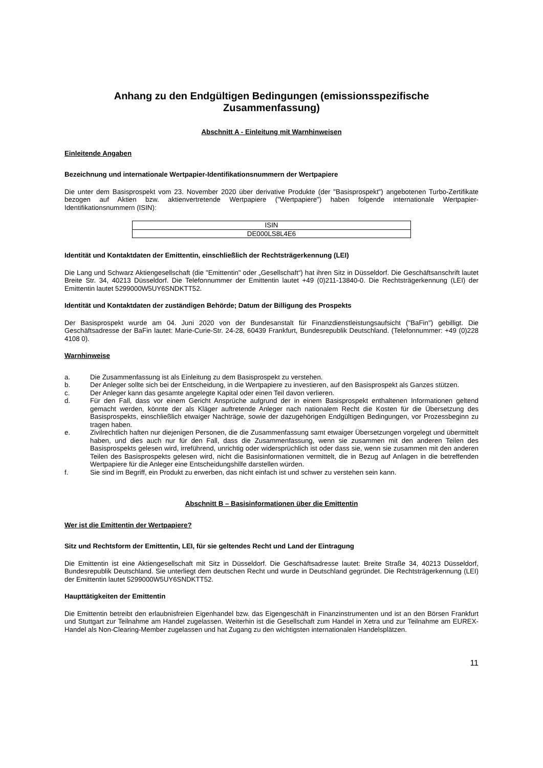Anhang zu den Endgültigen Bedingungen (emissionsspezifische Zusammenfassung)
Abschnitt A - Einleitung mit Warnhinweisen
Einleitende Angaben
Bezeichnung und internationale Wertpapier-Identifikationsnummern der Wertpapiere
Die unter dem Basisprospekt vom 23. November 2020 über derivative Produkte (der "Basisprospekt") angebotenen Turbo-Zertifikate bezogen auf Aktien bzw. aktienvertretende Wertpapiere ("Wertpapiere") haben folgende internationale Wertpapier-Identifikationsnummern (ISIN):
| ISIN |
| DE000LS8L4E6 |
Identität und Kontaktdaten der Emittentin, einschließlich der Rechtsträgerkennung (LEI)
Die Lang und Schwarz Aktiengesellschaft (die "Emittentin" oder „Gesellschaft“) hat ihren Sitz in Düsseldorf. Die Geschäftsanschrift lautet Breite Str. 34, 40213 Düsseldorf. Die Telefonnummer der Emittentin lautet +49 (0)211-13840-0. Die Rechtsträgerkennung (LEI) der Emittentin lautet 5299000W5UY6SNDKTT52.
Identität und Kontaktdaten der zuständigen Behörde; Datum der Billigung des Prospekts
Der Basisprospekt wurde am 04. Juni 2020 von der Bundesanstalt für Finanzdienstleistungsaufsicht ("BaFin") gebilligt. Die Geschäftsadresse der BaFin lautet: Marie-Curie-Str. 24-28, 60439 Frankfurt, Bundesrepublik Deutschland. (Telefonnummer: +49 (0)228 4108 0).
Warnhinweise
a. Die Zusammenfassung ist als Einleitung zu dem Basisprospekt zu verstehen.
b. Der Anleger sollte sich bei der Entscheidung, in die Wertpapiere zu investieren, auf den Basisprospekt als Ganzes stützen.
c. Der Anleger kann das gesamte angelegte Kapital oder einen Teil davon verlieren.
d. Für den Fall, dass vor einem Gericht Ansprüche aufgrund der in einem Basisprospekt enthaltenen Informationen geltend gemacht werden, könnte der als Kläger auftretende Anleger nach nationalem Recht die Kosten für die Übersetzung des Basisprospekts, einschließlich etwaiger Nachträge, sowie der dazugehörigen Endgültigen Bedingungen, vor Prozessbeginn zu tragen haben.
e. Zivilrechtlich haften nur diejenigen Personen, die die Zusammenfassung samt etwaiger Übersetzungen vorgelegt und übermittelt haben, und dies auch nur für den Fall, dass die Zusammenfassung, wenn sie zusammen mit den anderen Teilen des Basisprospekts gelesen wird, irreführend, unrichtig oder widersprüchlich ist oder dass sie, wenn sie zusammen mit den anderen Teilen des Basisprospekts gelesen wird, nicht die Basisinformationen vermittelt, die in Bezug auf Anlagen in die betreffenden Wertpapiere für die Anleger eine Entscheidungshilfe darstellen würden.
f. Sie sind im Begriff, ein Produkt zu erwerben, das nicht einfach ist und schwer zu verstehen sein kann.
Abschnitt B – Basisinformationen über die Emittentin
Wer ist die Emittentin der Wertpapiere?
Sitz und Rechtsform der Emittentin, LEI, für sie geltendes Recht und Land der Eintragung
Die Emittentin ist eine Aktiengesellschaft mit Sitz in Düsseldorf. Die Geschäftsadresse lautet: Breite Straße 34, 40213 Düsseldorf, Bundesrepublik Deutschland. Sie unterliegt dem deutschen Recht und wurde in Deutschland gegründet. Die Rechtsträgerkennung (LEI) der Emittentin lautet 5299000W5UY6SNDKTT52.
Haupttätigkeiten der Emittentin
Die Emittentin betreibt den erlaubnisfreien Eigenhandel bzw. das Eigengeschäft in Finanzinstrumenten und ist an den Börsen Frankfurt und Stuttgart zur Teilnahme am Handel zugelassen. Weiterhin ist die Gesellschaft zum Handel in Xetra und zur Teilnahme am EUREX-Handel als Non-Clearing-Member zugelassen und hat Zugang zu den wichtigsten internationalen Handelsplätzen.
11